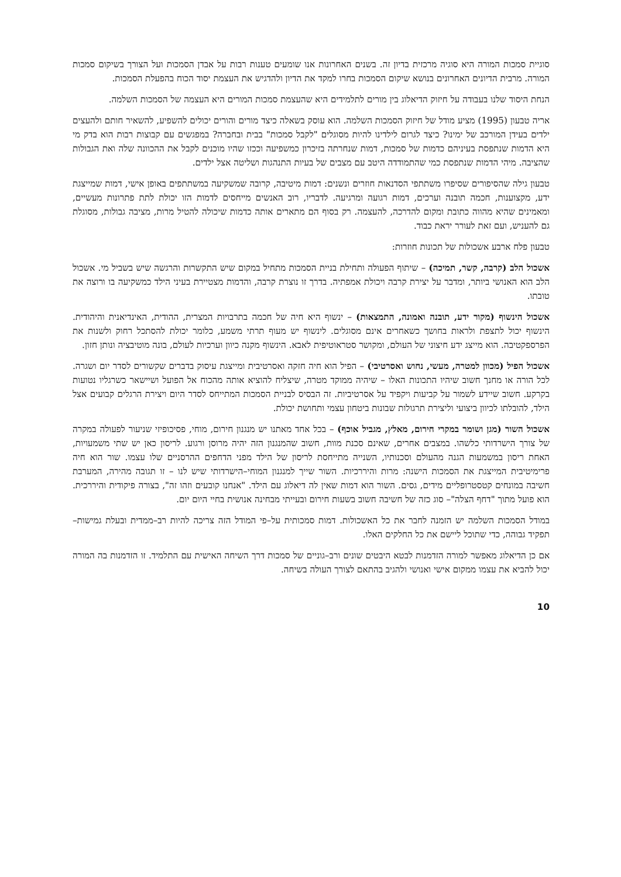סוגיית סמכות המורה היא סוגיה מרכזית בדיון זה. בשנים האחרונות אנו שומעים טענות רבות על אבדן הסמכות ועל הצורך בשיקום סמכות המורה. מרבית הדיונים האחרונים בנושא שיקום הסמכות בחרו למקד את הדיון ולהדגיש את העצמת יסוד הכוח בהפעלת הסמכות.
הנחת היסוד שלנו בעבודה על חיזוק הדיאלוג בין מורים לתלמידים היא שהעצמת סמכות המורים היא העצמה של הסמכות השלמה.
אריה טבעון (1995) מציע מודל של חיזוק הסמכות השלמה. הוא עוסק בשאלה כיצד מורים והורים יכולים להשפיע, להשאיר חותם ולהעצים ילדים בעידן המורכב של ימינו? כיצד לגרום לילדינו להיות מסוגלים "לקבל סמכות" בבית ובחברה? במפגשים עם קבוצות רבות הוא בדק מי היא הדמות שנתפסת בעיניהם כדמות של סמכות, דמות שנחרתה בזיכרון כמשפיעה וככזו שהיו מוכנים לקבל את ההכוונה שלה ואת הגבולות שהציבה. מיהי הדמות שנתפסת כמי שהתמודדה היטב עם מצבים של בעיות התנהגות ושליטה אצל ילדים.
טבעון גילה שהסיפורים שסיפרו משתתפי הסדנאות חוזרים ונשנים: דמות מיטיבה, קרובה שמשקיעה במשתתפים באופן אישי, דמות שמייצגת ידע, מקצוענות, חכמה תובנה וערכים, דמות רגועה ומרגיעה. לדבריו, רוב האנשים מייחסים לדמות הזו יכולת לתת פתרונות מעשיים, ומאמינים שהיא מהווה כתובת ומקום להדרכה, להעצמה. רק בסוף הם מתארים אותה כדמות שיכולה להטיל מרות, מציבה גבולות, מסוגלת גם להעניש, ועם זאת לעורר יראת כבוד.
טבעון פלח ארבע אשכולות של תכונות חוזרות:
אשכול הלב (קרבה, קשר, תמיכה) – שיתוף הפעולה ותחילת בניית הסמכות מתחיל במקום שיש התקשרות והרגשה שיש בשביל מי. אשכול הלב הוא האנושי ביותר, ומדבר על יצירת קרבה ויכולת אמפתיה. בדרך זו נוצרת קרבה, והדמות מצטיירת בעיני הילד כמשקיעה בו ורוצה את טובתו.
אשכול הינשוף (מקור ידע, תובנה ואמונה, התמצאות) – ינשוף היא חיה של חכמה בתרבויות המצרית, ההודית, האינדיאנית והיהודית. הינשוף יכול לתצפת ולראות בחושך כשאחרים אינם מסוגלים. לינשוף יש מעוף תרתי משמע, כלומר יכולת להסתכל רחוק ולשנות את הפרספקטיבה. הוא מייצג ידע חיצוני של העולם, ומקושר סטראוטיפית לאבא. הינשוף מקנה כיוון וערכיות לעולם, בונה מוטיבציה ונותן חזון.
אשכול הפיל (מכוון למטרה, מעשי, נחוש ואסרטיבי) – הפיל הוא חיה חזקה ואסרטיבית ומייצגת עיסוק בדברים שקשורים לסדר יום ושגרה. לכל הורה או מחנך חשוב שיהיו התכונות האלו – שיהיה ממוקד מטרה, שיצליח להוציא אותה מהכוח אל הפועל ושיישאר כשרגליו נטועות בקרקע. חשוב שיידע לשמור על קביעות ויקפיד על אסרטיביות. זה הבסיס לבניית הסמכות המתייחס לסדר היום ויצירת הרגלים קבועים אצל הילד, להובלתו לכיוון ביצועי וליצירת תרגולות שבונות ביטחון עצמי ותחושת יכולת.
אשכול השור (מגן ושומר במקרי חירום, מאלץ, מגביל אוכף) – בכל אחד מאתנו יש מנגנון חירום, מוחי, פסיכופיזי שניעור לפעולה במקרה של צורך הישרדותי כלשהו. במצבים אחרים, שאינם סכנת מוות, חשוב שהמנגנון הזה יהיה מרוסן ורגוע. לריסון כאן יש שתי משמעויות, האחת ריסון במשמעות הגנה מהעולם וסכנותיו, השנייה מתייחסת לריסון של הילד מפני הדחפים ההרסניים שלו עצמו. שור הוא חיה פרימיטיבית המייצגת את הסמכות הישנה: מרות והיררכיות. השור שייך למנגנון המוחי–הישרדותי שיש לנו – זו תגובה מהירה, המערבת חשיבה במונחים קטסטרופליים מידים, גסים. השור הוא דמות שאין לה דיאלוג עם הילד. "אנחנו קובעים וזהו זה", בצורה פיקודית והיררכית. הוא פועל מתוך "דחף הצלה"– סוג כזה של חשיבה חשוב בשעות חירום ובעייתי מבחינה אנושית בחיי היום יום.
במודל הסמכות השלמה יש הזמנה לחבר את כל האשכולות. דמות סמכותית על–פי המודל הזה צריכה להיות רב–ממדית ובעלת גמישות–תפקיד גבוהה, כדי שתוכל ליישם את כל החלקים האלו.
אם כן הדיאלוג מאפשר למורה הזדמנות לבטא היבטים שונים ורב–גוניים של סמכות דרך השיחה האישית עם התלמיד. זו הזדמנות בה המורה יכול להביא את עצמו ממקום אישי ואנושי ולהגיב בהתאם לצורך העולה בשיחה.
10